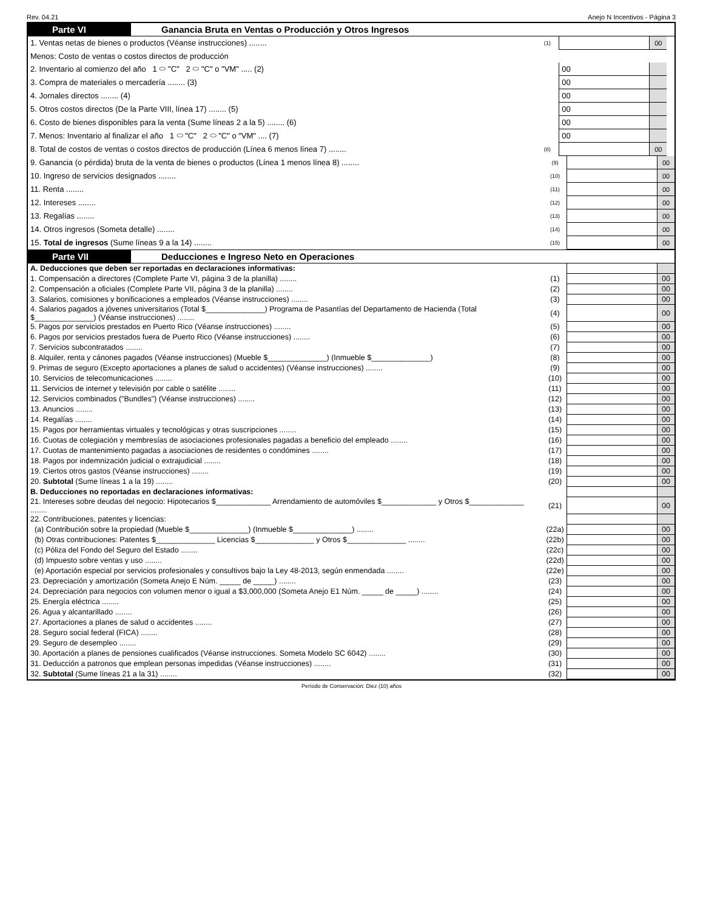Rev. 04.21 Anejo N Incentivos - Página 3
Parte VI Ganancia Bruta en Ventas o Producción y Otros Ingresos
| 1. Ventas netas de bienes o productos (Véanse instrucciones) ........ | (1) | | 00 | |
| Menos: Costo de ventas o costos directos de producción | | | | |
| 2. Inventario al comienzo del año 1 ⬭ "C" 2 ⬭ "C" o "VM" ..... (2) | | 00 | | |
| 3. Compra de materiales o mercadería ........ (3) | | 00 | | |
| 4. Jornales directos ........ (4) | | 00 | | |
| 5. Otros costos directos (De la Parte VIII, línea 17) ........ (5) | | 00 | | |
| 6. Costo de bienes disponibles para la venta (Sume líneas 2 a la 5) ........ (6) | | 00 | | |
| 7. Menos: Inventario al finalizar el año 1 ⬭ "C" 2 ⬭ "C" o "VM" .... (7) | | 00 | | |
| 8. Total de costos de ventas o costos directos de producción (Línea 6 menos línea 7) ........ | (8) | | 00 | |
| 9. Ganancia (o pérdida) bruta de la venta de bienes o productos (Línea 1 menos línea 8) ........ | (9) | | 00 |
| 10. Ingreso de servicios designados ........ | (10) | | 00 |
| 11. Renta ........ | (11) | | 00 |
| 12. Intereses ........ | (12) | | 00 |
| 13. Regalías ........ | (13) | | 00 |
| 14. Otros ingresos (Someta detalle) ........ | (14) | | 00 |
| 15. Total de ingresos (Sume líneas 9 a la 14) ........ | (15) | | 00 |
Parte VII Deducciones e Ingreso Neto en Operaciones
| A. Deducciones que deben ser reportadas en declaraciones informativas: | | | |
| 1. Compensación a directores (Complete Parte VI, página 3 de la planilla) ........ | (1) | | 00 |
| 2. Compensación a oficiales (Complete Parte VII, página 3 de la planilla) ........ | (2) | | 00 |
| 3. Salarios, comisiones y bonificaciones a empleados (Véanse instrucciones) ........ | (3) | | 00 |
| 4. Salarios pagados a jóvenes universitarios (Total $______________) Programa de Pasantías del Departamento de Hacienda (Total $______________) (Véanse instrucciones) ........ | (4) | | 00 |
| 5. Pagos por servicios prestados en Puerto Rico (Véanse instrucciones) ........ | (5) | | 00 |
| 6. Pagos por servicios prestados fuera de Puerto Rico (Véanse instrucciones) ........ | (6) | | 00 |
| 7. Servicios subcontratados ........ | (7) | | 00 |
| 8. Alquiler, renta y cánones pagados (Véanse instrucciones) (Mueble $______________) (Inmueble $______________) | (8) | | 00 |
| 9. Primas de seguro (Excepto aportaciones a planes de salud o accidentes) (Véanse instrucciones) ........ | (9) | | 00 |
| 10. Servicios de telecomunicaciones ........ | (10) | | 00 |
| 11. Servicios de internet y televisión por cable o satélite ........ | (11) | | 00 |
| 12. Servicios combinados ("Bundles") (Véanse instrucciones) ........ | (12) | | 00 |
| 13. Anuncios ........ | (13) | | 00 |
| 14. Regalías ........ | (14) | | 00 |
| 15. Pagos por herramientas virtuales y tecnológicas y otras suscripciones ........ | (15) | | 00 |
| 16. Cuotas de colegiación y membresías de asociaciones profesionales pagadas a beneficio del empleado ........ | (16) | | 00 |
| 17. Cuotas de mantenimiento pagadas a asociaciones de residentes o condómines ........ | (17) | | 00 |
| 18. Pagos por indemnización judicial o extrajudicial ........ | (18) | | 00 |
| 19. Ciertos otros gastos (Véanse instrucciones) ........ | (19) | | 00 |
| 20. Subtotal (Sume líneas 1 a la 19) ........ | (20) | | 00 |
| B. Deducciones no reportadas en declaraciones informativas: | | | |
| 21. Intereses sobre deudas del negocio: Hipotecarios $_____________ Arrendamiento de automóviles $_____________ y Otros $_____________ ........ | (21) | | 00 |
| 22. Contribuciones, patentes y licencias: | | | |
| (a) Contribución sobre la propiedad (Mueble $______________) (Inmueble $______________) ........ | (22a) | | 00 |
| (b) Otras contribuciones: Patentes $______________ Licencias $______________ y Otros $______________ ........ | (22b) | | 00 |
| (c) Póliza del Fondo del Seguro del Estado ........ | (22c) | | 00 |
| (d) Impuesto sobre ventas y uso ........ | (22d) | | 00 |
| (e) Aportación especial por servicios profesionales y consultivos bajo la Ley 48-2013, según enmendada ........ | (22e) | | 00 |
| 23. Depreciación y amortización (Someta Anejo E Núm. _____ de _____) ........ | (23) | | 00 |
| 24. Depreciación para negocios con volumen menor o igual a $3,000,000 (Someta Anejo E1 Núm. _____ de _____) ........ | (24) | | 00 |
| 25. Energía eléctrica ........ | (25) | | 00 |
| 26. Agua y alcantarillado ........ | (26) | | 00 |
| 27. Aportaciones a planes de salud o accidentes ........ | (27) | | 00 |
| 28. Seguro social federal (FICA) ........ | (28) | | 00 |
| 29. Seguro de desempleo ........ | (29) | | 00 |
| 30. Aportación a planes de pensiones cualificados (Véanse instrucciones. Someta Modelo SC 6042) ........ | (30) | | 00 |
| 31. Deducción a patronos que emplean personas impedidas (Véanse instrucciones) ........ | (31) | | 00 |
| 32. Subtotal (Sume líneas 21 a la 31) ........ | (32) | | 00 |
Período de Conservación: Diez (10) años